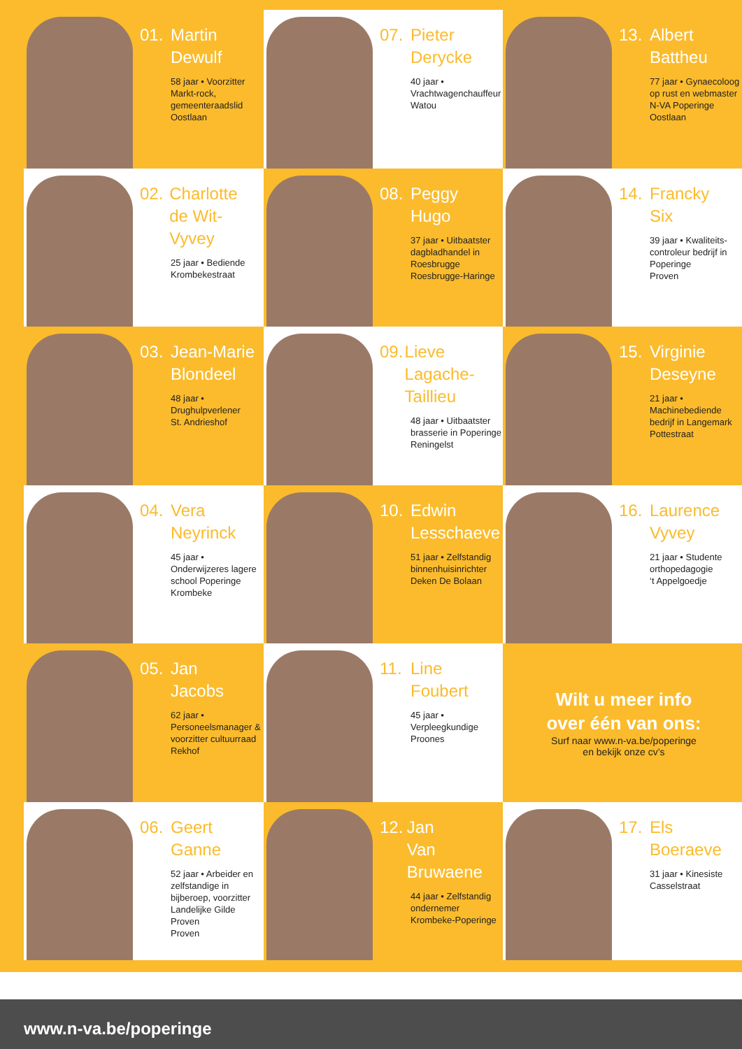01. Martin
Dewulf
58 jaar • Voorzitter Markt-rock, gemeenteraadslid
Oostlaan
02. Charlotte
de Wit-Vyvey
25 jaar • Bediende
Krombekestraat
03. Jean-Marie
Blondeel
48 jaar • Drughulpverlener
St. Andrieshof
04. Vera
Neyrinck
45 jaar • Onderwijzeres lagere school Poperinge
Krombeke
05. Jan
Jacobs
62 jaar • Personeelsmanager & voorzitter cultuurraad
Rekhof
06. Geert
Ganne
52 jaar • Arbeider en zelfstandige in bijberoep, voorzitter Landelijke Gilde Proven
Proven
07. Pieter
Derycke
40 jaar • Vrachtwagenchauffeur
Watou
08. Peggy
Hugo
37 jaar • Uitbaatster dagbladhandel in Roesbrugge
Roesbrugge-Haringe
09. Lieve
Lagache-Taillieu
48 jaar • Uitbaatster brasserie in Poperinge
Reningelst
10. Edwin
Lesschaeve
51 jaar • Zelfstandig binnenhuisinrichter
Deken De Bolaan
11. Line
Foubert
45 jaar • Verpleegkundige
Proones
12. Jan
Van Bruwaene
44 jaar • Zelfstandig ondernemer
Krombeke-Poperinge
13. Albert
Battheu
77 jaar • Gynaecoloog op rust en webmaster N-VA Poperinge
Oostlaan
14. Francky
Six
39 jaar • Kwaliteits-controleur bedrijf in Poperinge
Proven
15. Virginie
Deseyne
21 jaar • Machinebediende bedrijf in Langemark
Pottestraat
16. Laurence
Vyvey
21 jaar • Studente orthopedagogie
‘t Appelgoedje
Wilt u meer info
over één van ons:
Surf naar www.n-va.be/poperinge
en bekijk onze cv’s
17. Els
Boeraeve
31 jaar • Kinesiste
Casselstraat
www.n-va.be/poperinge